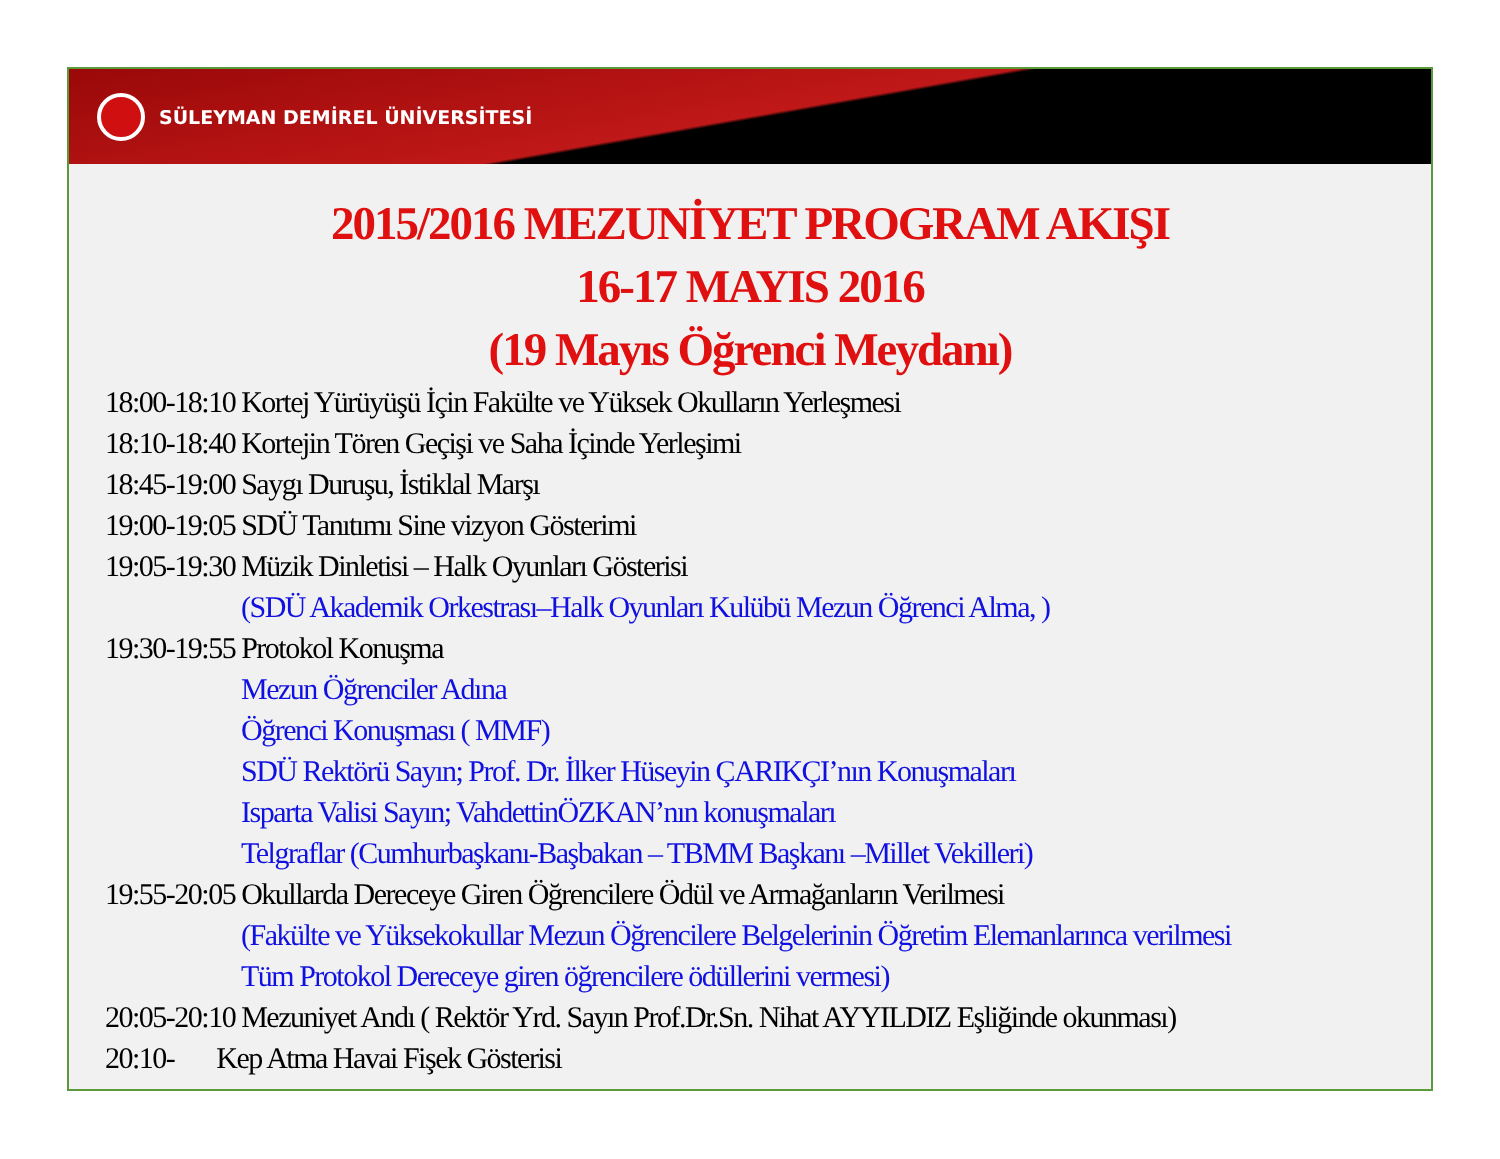SÜLEYMAN DEMİREL ÜNİVERSİTESİ
2015/2016 MEZUNİYET PROGRAM AKIŞI
16-17 MAYIS 2016
(19 Mayıs Öğrenci Meydanı)
18:00-18:10 Kortej Yürüyüşü İçin Fakülte ve Yüksek Okulların Yerleşmesi
18:10-18:40 Kortejin Tören Geçişi ve Saha İçinde Yerleşimi
18:45-19:00 Saygı Duruşu, İstiklal Marşı
19:00-19:05 SDÜ Tanıtımı Sine vizyon Gösterimi
19:05-19:30 Müzik Dinletisi – Halk Oyunları Gösterisi
(SDÜ Akademik Orkestrası–Halk Oyunları Kulübü Mezun Öğrenci Alma, )
19:30-19:55 Protokol Konuşma
Mezun Öğrenciler Adına
Öğrenci Konuşması ( MMF)
SDÜ Rektörü Sayın; Prof. Dr. İlker Hüseyin ÇARIKÇI’nın Konuşmaları
Isparta Valisi Sayın; VahdettinÖZKAN’nın konuşmaları
Telgraflar (Cumhurbaşkanı-Başbakan – TBMM Başkanı –Millet Vekilleri)
19:55-20:05 Okullarda Dereceye Giren Öğrencilere Ödül ve Armağanların Verilmesi
(Fakülte ve Yüksekokullar Mezun Öğrencilere Belgelerinin Öğretim Elemanlarınca verilmesi
Tüm Protokol Dereceye giren öğrencilere ödüllerini vermesi)
20:05-20:10 Mezuniyet Andı ( Rektör Yrd. Sayın Prof.Dr.Sn. Nihat AYYILDIZ Eşliğinde okunması)
20:10- Kep Atma Havai Fişek Gösterisi